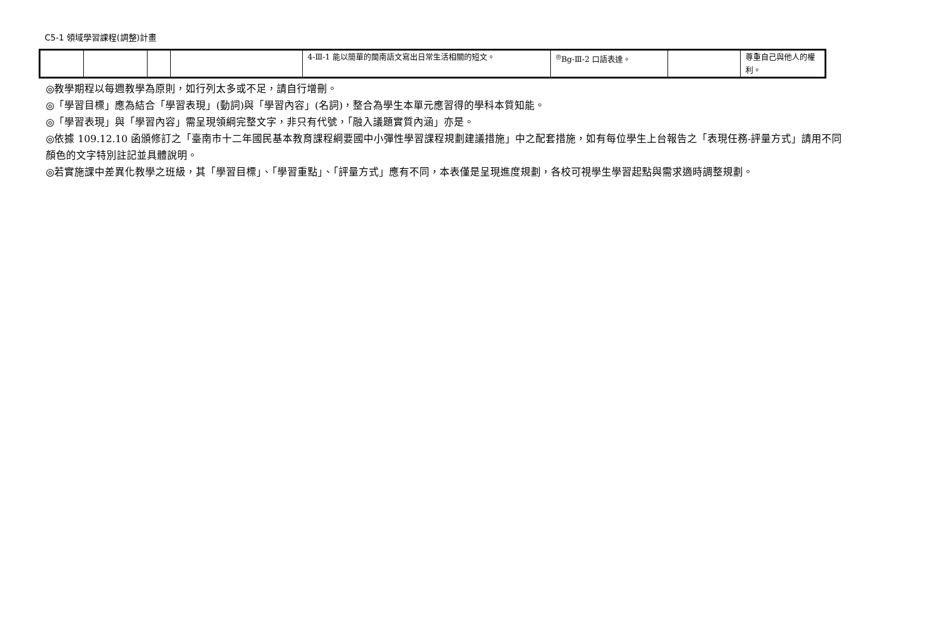C5-1 領域學習課程(調整)計畫
| | | | | 4-Ⅲ-1 能以簡單的閩南語文寫出日常生活相關的短文。 | <sup>◎</sup>Bg-Ⅲ-2 口語表達。 | | 尊重自己與他人的權利。 |
◎教學期程以每週教學為原則，如行列太多或不足，請自行增刪。
◎「學習目標」應為結合「學習表現」(動詞)與「學習內容」(名詞)，整合為學生本單元應習得的學科本質知能。
◎「學習表現」與「學習內容」需呈現領綱完整文字，非只有代號，「融入議題實質內涵」亦是。
◎依據 109.12.10 函頒修訂之「臺南市十二年國民基本教育課程綱要國中小彈性學習課程規劃建議措施」中之配套措施，如有每位學生上台報告之「表現任務-評量方式」請用不同顏色的文字特別註記並具體說明。
◎若實施課中差異化教學之班級，其「學習目標」、「學習重點」、「評量方式」應有不同，本表僅是呈現進度規劃，各校可視學生學習起點與需求適時調整規劃。